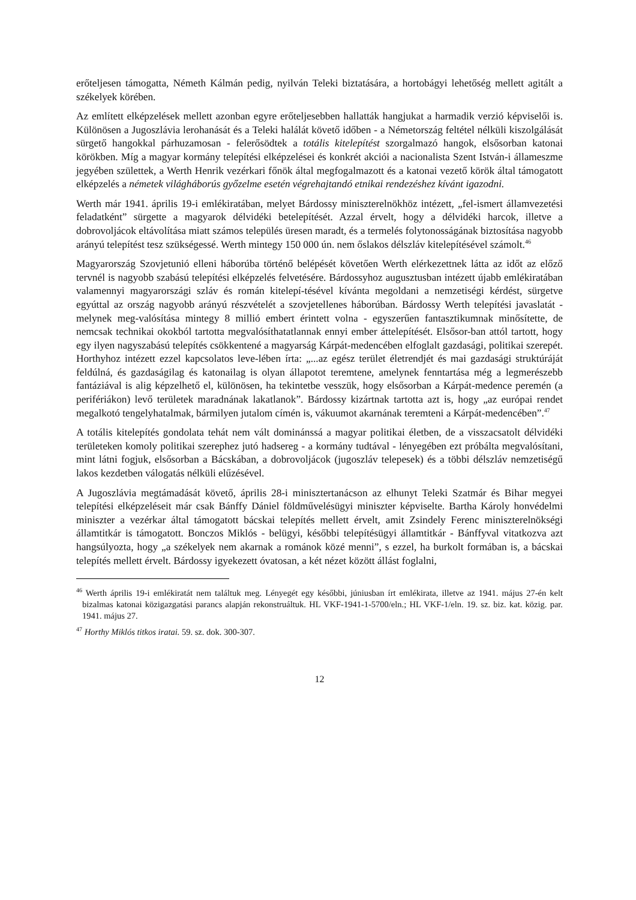erőteljesen támogatta, Németh Kálmán pedig, nyilván Teleki biztatására, a hortobágyi lehetőség mellett agitált a székelyek körében.
Az említett elképzelések mellett azonban egyre erőteljesebben hallatták hangjukat a harmadik verzió képviselői is. Különösen a Jugoszlávia lerohanását és a Teleki halálát követő időben - a Németország feltétel nélküli kiszolgálását sürgető hangokkal párhuzamosan - felerősödtek a totális kitelepítést szorgalmazó hangok, elsősorban katonai körökben. Míg a magyar kormány telepítési elképzelései és konkrét akciói a nacionalista Szent István-i állameszme jegyében születtek, a Werth Henrik vezérkari főnök által megfogalmazott és a katonai vezető körök által támogatott elképzelés a németek világháborús győzelme esetén végrehajtandó etnikai rendezéshez kívánt igazodni.
Werth már 1941. április 19-i emlékiratában, melyet Bárdossy miniszterelnökhöz intézett, „fel-ismert államvezetési feladatként” sürgette a magyarok délvidéki betelepítését. Azzal érvelt, hogy a délvidéki harcok, illetve a dobrovoljácok eltávolítása miatt számos település üresen maradt, és a termelés folytonosságának biztosítása nagyobb arányú telepítést tesz szükségessé. Werth mintegy 150 000 ún. nem őslakos délszláv kitelepítésével számolt.<sup>46</sup>
Magyarország Szovjetunió elleni háborúba történő belépését követően Werth elérkezettnek látta az időt az előző tervnél is nagyobb szabású telepítési elképzelés felvetésére. Bárdossyhoz augusztusban intézett újabb emlékiratában valamennyi magyarországi szláv és román kitelepí-tésével kívánta megoldani a nemzetiségi kérdést, sürgetve egyúttal az ország nagyobb arányú részvételét a szovjetellenes háborúban. Bárdossy Werth telepítési javaslatát - melynek meg-valósítása mintegy 8 millió embert érintett volna - egyszerűen fantasztikumnak minősítette, de nemcsak technikai okokból tartotta megvalósíthatatlannak ennyi ember áttelepítését. Elsősor-ban attól tartott, hogy egy ilyen nagyszabású telepítés csökkentené a magyarság Kárpát-medencében elfoglalt gazdasági, politikai szerepét. Horthyhoz intézett ezzel kapcsolatos leve-lében írta: „...az egész terület életrendjét és mai gazdasági struktúráját feldúlná, és gazdaságilag és katonailag is olyan állapotot teremtene, amelynek fenntartása még a legmerészebb fantáziával is alig képzelhető el, különösen, ha tekintetbe vesszük, hogy elsősorban a Kárpát-medence peremén (a perifériákon) levő területek maradnának lakatlanok”. Bárdossy kizártnak tartotta azt is, hogy „az európai rendet megalkotó tengelyhatalmak, bármilyen jutalom címén is, vákuumot akarnának teremteni a Kárpát-medencében”.<sup>47</sup>
A totális kitelepítés gondolata tehát nem vált dominánssá a magyar politikai életben, de a visszacsatolt délvidéki területeken komoly politikai szerephez jutó hadsereg - a kormány tudtával - lényegében ezt próbálta megvalósítani, mint látni fogjuk, elsősorban a Bácskában, a dobrovoljácok (jugoszláv telepesek) és a többi délszláv nemzetiségű lakos kezdetben válogatás nélküli elűzésével.
A Jugoszlávia megtámadását követő, április 28-i minisztertanácson az elhunyt Teleki Szatmár és Bihar megyei telepítési elképzeléseit már csak Bánffy Dániel földművelésügyi miniszter képviselte. Bartha Károly honvédelmi miniszter a vezérkar által támogatott bácskai telepítés mellett érvelt, amit Zsindely Ferenc miniszterelnökségi államtitkár is támogatott. Bonczos Miklós - belügyi, későbbi telepítésügyi államtitkár - Bánffyval vitatkozva azt hangsúlyozta, hogy „a székelyek nem akarnak a románok közé menni”, s ezzel, ha burkolt formában is, a bácskai telepítés mellett érvelt. Bárdossy igyekezett óvatosan, a két nézet között állást foglalni,
<sup>46</sup> Werth április 19-i emlékiratát nem találtuk meg. Lényegét egy későbbi, júniusban írt emlékirata, illetve az 1941. május 27-én kelt bizalmas katonai közigazgatási parancs alapján rekonstruáltuk. HL VKF-1941-1-5700/eln.; HL VKF-1/eln. 19. sz. biz. kat. közig. par. 1941. május 27.
<sup>47</sup> Horthy Miklós titkos iratai. 59. sz. dok. 300-307.
12